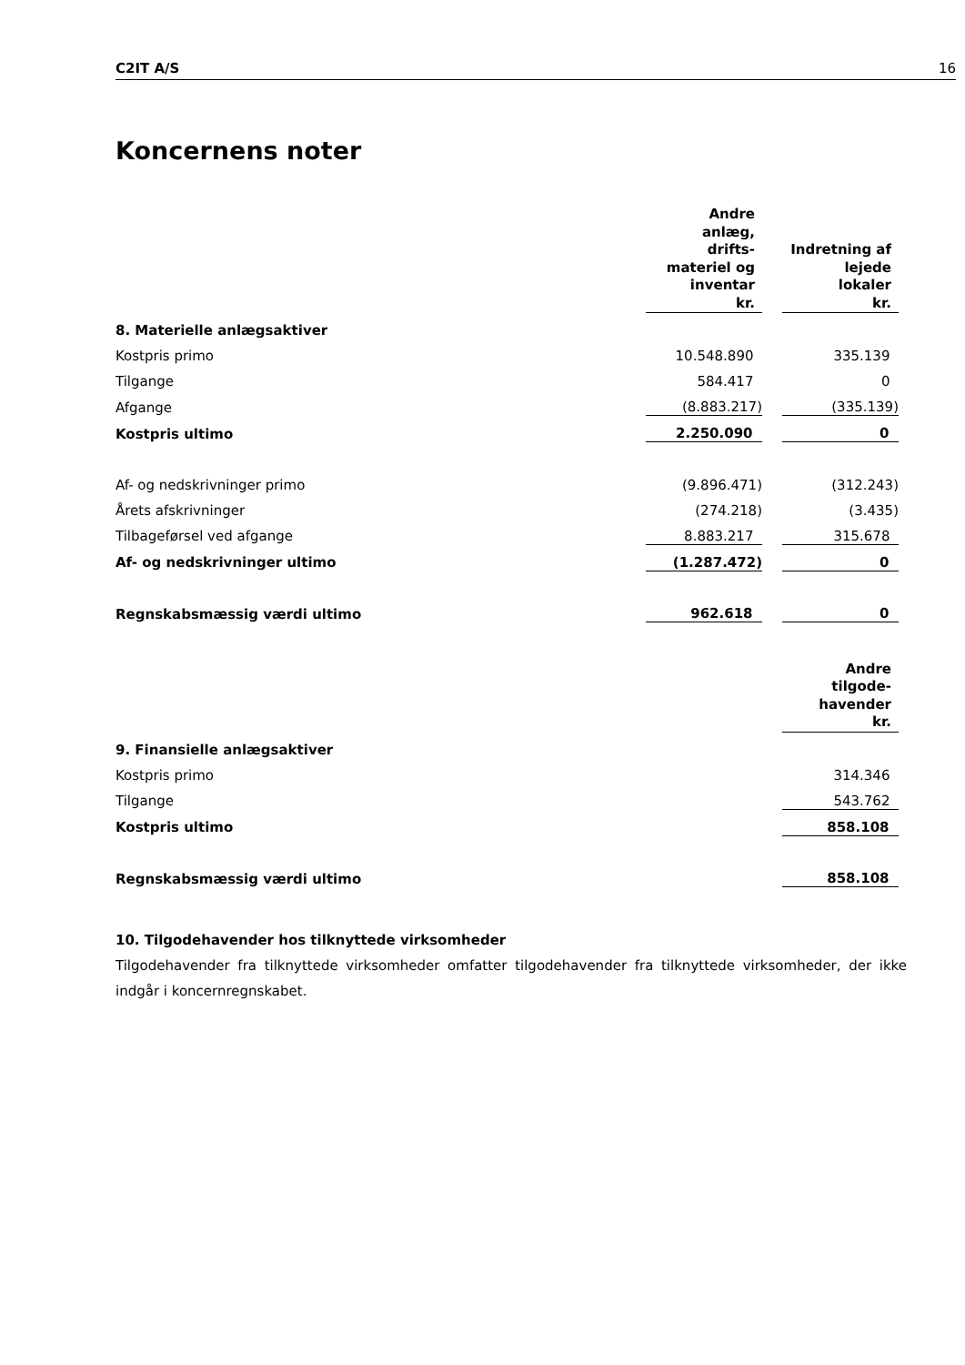C2IT A/S 16
Koncernens noter
| | Andre anlæg, drifts- materiel og inventar kr. | | Indretning af lejede lokaler kr. |
| 8. Materielle anlægsaktiver | | | |
| Kostpris primo | 10.548.890 | | 335.139 |
| Tilgange | 584.417 | | 0 |
| Afgange | (8.883.217) | | (335.139) |
| Kostpris ultimo | 2.250.090 | | 0 |
| Af- og nedskrivninger primo | (9.896.471) | | (312.243) |
| Årets afskrivninger | (274.218) | | (3.435) |
| Tilbageførsel ved afgange | 8.883.217 | | 315.678 |
| Af- og nedskrivninger ultimo | (1.287.472) | | 0 |
| Regnskabsmæssig værdi ultimo | 962.618 | | 0 |
| | | | Andre tilgode- havender kr. |
| 9. Finansielle anlægsaktiver | | | |
| Kostpris primo | | | 314.346 |
| Tilgange | | | 543.762 |
| Kostpris ultimo | | | 858.108 |
| Regnskabsmæssig værdi ultimo | | | 858.108 |
10. Tilgodehavender hos tilknyttede virksomheder
Tilgodehavender fra tilknyttede virksomheder omfatter tilgodehavender fra tilknyttede virksomheder, der ikke indgår i koncernregnskabet.